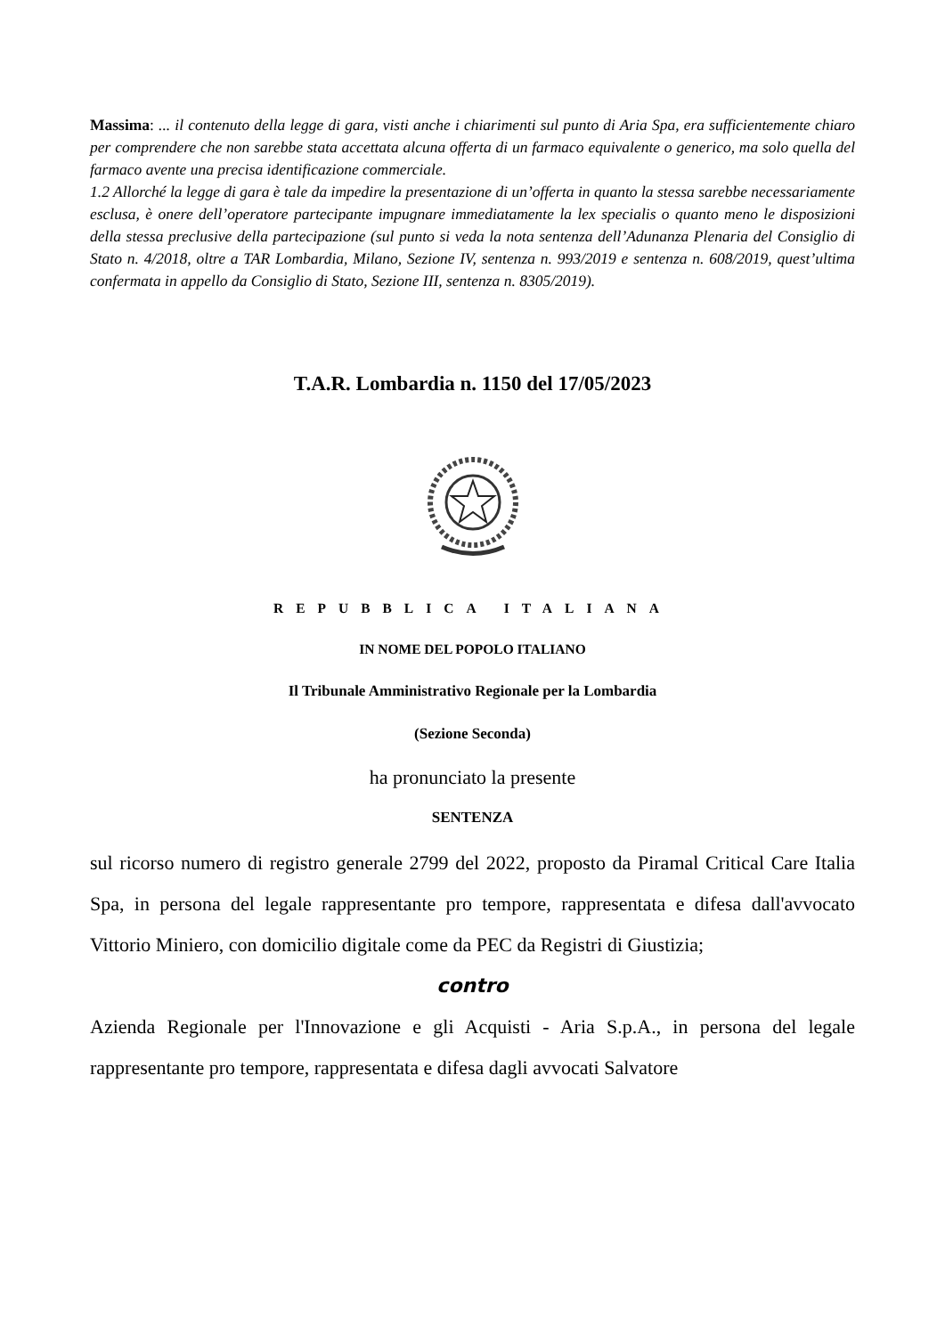Massima: ... il contenuto della legge di gara, visti anche i chiarimenti sul punto di Aria Spa, era sufficientemente chiaro per comprendere che non sarebbe stata accettata alcuna offerta di un farmaco equivalente o generico, ma solo quella del farmaco avente una precisa identificazione commerciale.
1.2 Allorché la legge di gara è tale da impedire la presentazione di un’offerta in quanto la stessa sarebbe necessariamente esclusa, è onere dell’operatore partecipante impugnare immediatamente la lex specialis o quanto meno le disposizioni della stessa preclusive della partecipazione (sul punto si veda la nota sentenza dell’Adunanza Plenaria del Consiglio di Stato n. 4/2018, oltre a TAR Lombardia, Milano, Sezione IV, sentenza n. 993/2019 e sentenza n. 608/2019, quest’ultima confermata in appello da Consiglio di Stato, Sezione III, sentenza n. 8305/2019).
T.A.R. Lombardia n. 1150 del 17/05/2023
REPUBBLICA ITALIANA
IN NOME DEL POPOLO ITALIANO
Il Tribunale Amministrativo Regionale per la Lombardia
(Sezione Seconda)
ha pronunciato la presente
SENTENZA
sul ricorso numero di registro generale 2799 del 2022, proposto da Piramal Critical Care Italia Spa, in persona del legale rappresentante pro tempore, rappresentata e difesa dall'avvocato Vittorio Miniero, con domicilio digitale come da PEC da Registri di Giustizia;
contro
Azienda Regionale per l'Innovazione e gli Acquisti - Aria S.p.A., in persona del legale rappresentante pro tempore, rappresentata e difesa dagli avvocati Salvatore